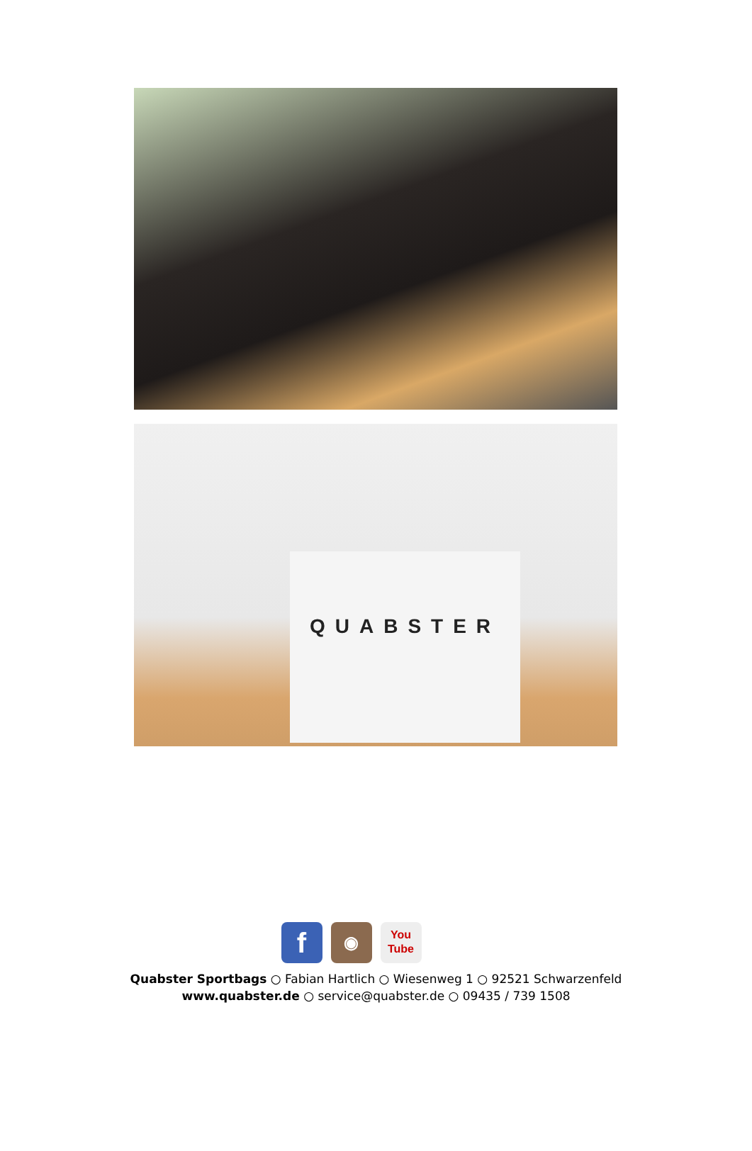QUABSTER
f ◉ You
Tube
Quabster Sportbags ○ Fabian Hartlich ○ Wiesenweg 1 ○ 92521 Schwarzenfeld
www.quabster.de ○ service@quabster.de ○ 09435 / 739 1508